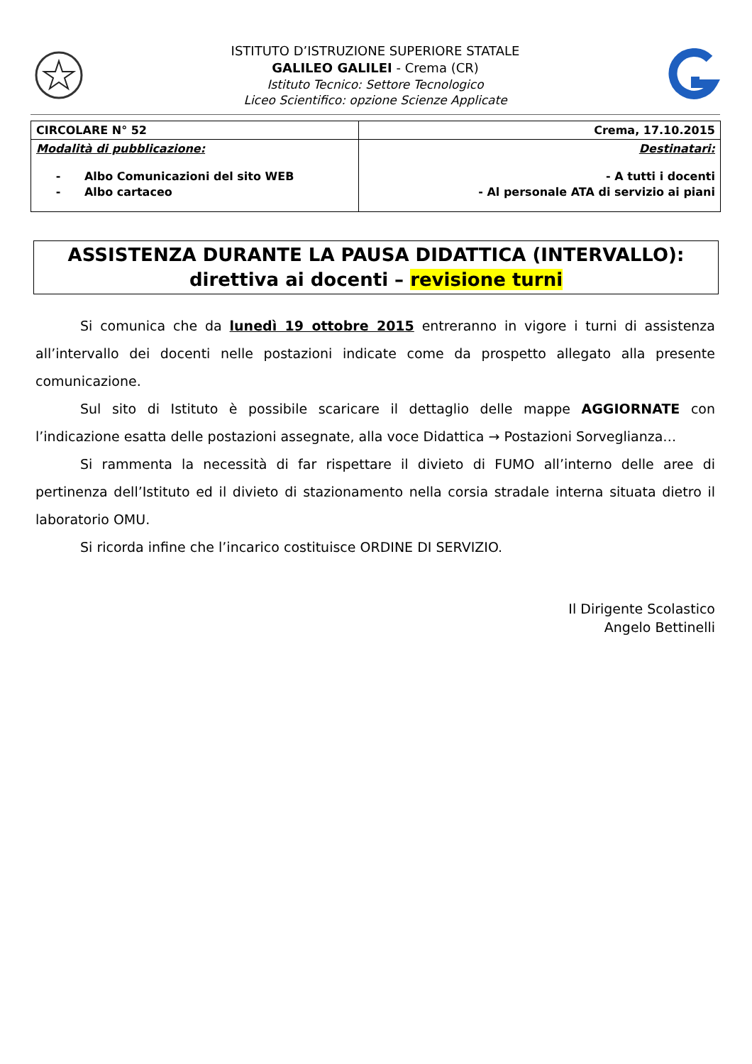ISTITUTO D’ISTRUZIONE SUPERIORE STATALE
GALILEO GALILEI - Crema (CR)
Istituto Tecnico: Settore Tecnologico
Liceo Scientifico: opzione Scienze Applicate
| CIRCOLARE N° 52 | Crema, 17.10.2015 |
| Modalità di pubblicazione: - Albo Comunicazioni del sito WEB - Albo cartaceo | Destinatari: - A tutti i docenti - Al personale ATA di servizio ai piani |
ASSISTENZA DURANTE LA PAUSA DIDATTICA (INTERVALLO):
direttiva ai docenti – revisione turni
Si comunica che da lunedì 19 ottobre 2015 entreranno in vigore i turni di assistenza all’intervallo dei docenti nelle postazioni indicate come da prospetto allegato alla presente comunicazione.
Sul sito di Istituto è possibile scaricare il dettaglio delle mappe AGGIORNATE con l’indicazione esatta delle postazioni assegnate, alla voce Didattica → Postazioni Sorveglianza…
Si rammenta la necessità di far rispettare il divieto di FUMO all’interno delle aree di pertinenza dell’Istituto ed il divieto di stazionamento nella corsia stradale interna situata dietro il laboratorio OMU.
Si ricorda infine che l’incarico costituisce ORDINE DI SERVIZIO.
Il Dirigente Scolastico
Angelo Bettinelli